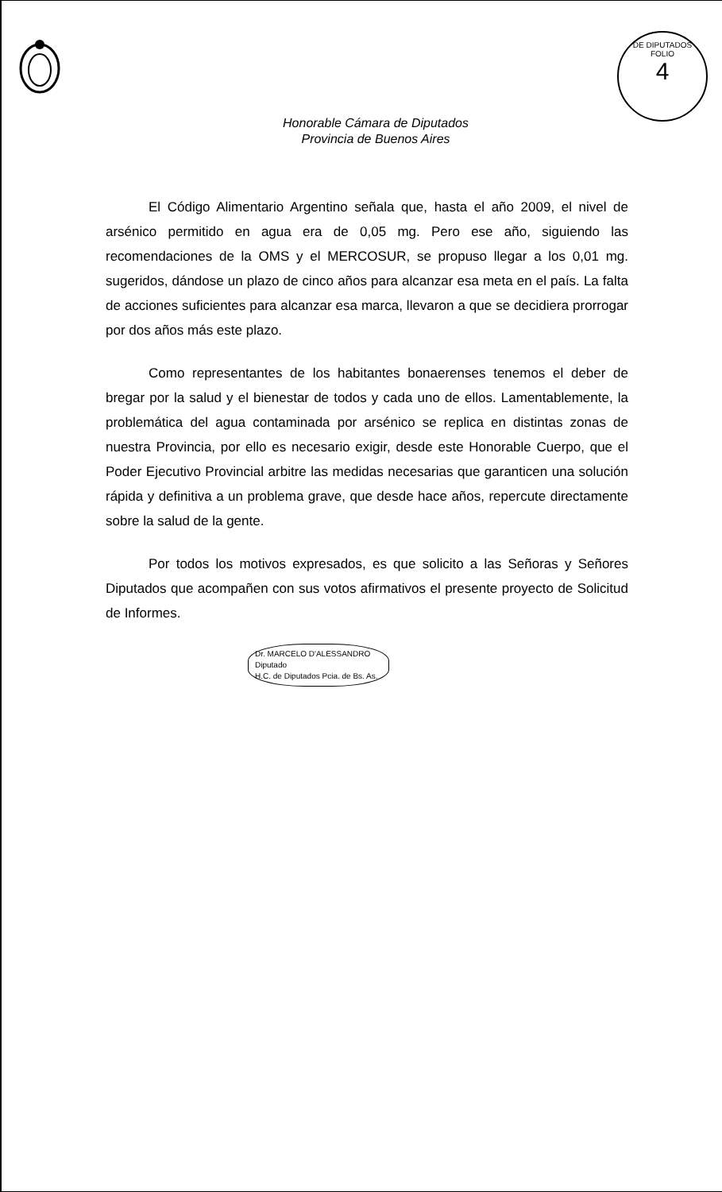DE DIPUTADOS
FOLIO
4
Honorable Cámara de Diputados
Provincia de Buenos Aires
El Código Alimentario Argentino señala que, hasta el año 2009, el nivel de arsénico permitido en agua era de 0,05 mg. Pero ese año, siguiendo las recomendaciones de la OMS y el MERCOSUR, se propuso llegar a los 0,01 mg. sugeridos, dándose un plazo de cinco años para alcanzar esa meta en el país. La falta de acciones suficientes para alcanzar esa marca, llevaron a que se decidiera prorrogar por dos años más este plazo.
Como representantes de los habitantes bonaerenses tenemos el deber de bregar por la salud y el bienestar de todos y cada uno de ellos. Lamentablemente, la problemática del agua contaminada por arsénico se replica en distintas zonas de nuestra Provincia, por ello es necesario exigir, desde este Honorable Cuerpo, que el Poder Ejecutivo Provincial arbitre las medidas necesarias que garanticen una solución rápida y definitiva a un problema grave, que desde hace años, repercute directamente sobre la salud de la gente.
Por todos los motivos expresados, es que solicito a las Señoras y Señores Diputados que acompañen con sus votos afirmativos el presente proyecto de Solicitud de Informes.
Dr. MARCELO D'ALESSANDRO
Diputado
H.C. de Diputados Pcia. de Bs. As.